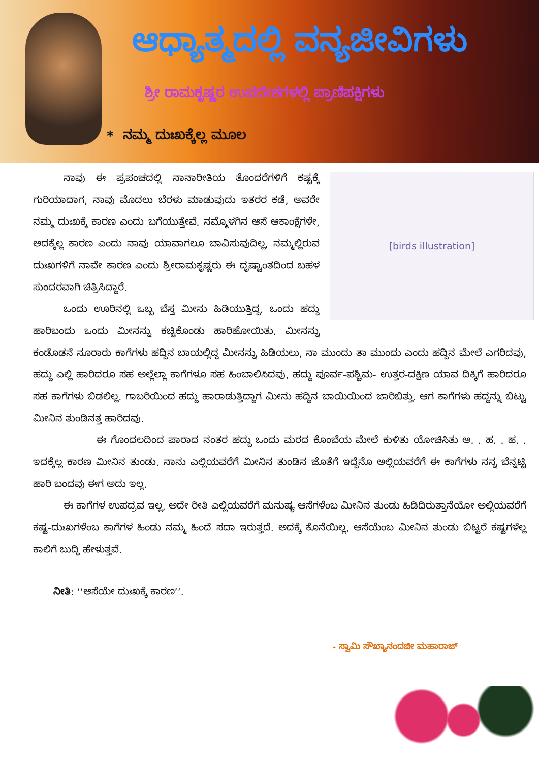ಆಧ್ಯಾತ್ಮದಲ್ಲಿ ವನ್ಯಜೀವಿಗಳು
ಶ್ರೀ ರಾಮಕೃಷ್ಣರ ಉಪದೇಶಗಳಲ್ಲಿ ಪ್ರಾಣಿಪಕ್ಷಿಗಳು
* ನಮ್ಮ ದುಃಖಕ್ಕೆಲ್ಲ ಮೂಲ
[birds illustration]
ನಾವು ಈ ಪ್ರಪಂಚದಲ್ಲಿ ನಾನಾರೀತಿಯ ತೊಂದರೆಗಳಿಗೆ ಕಷ್ಟಕ್ಕೆ ಗುರಿಯಾದಾಗ, ನಾವು ಮೊದಲು ಬೆರಳು ಮಾಡುವುದು ಇತರರ ಕಡೆ, ಅವರೇ ನಮ್ಮ ದುಃಖಕ್ಕೆ ಕಾರಣ ಎಂದು ಬಗೆಯುತ್ತೇವೆ. ನಮ್ಮೊಳಗಿನ ಆಸೆ ಆಕಾಂಕ್ಷೆಗಳೇ, ಅದಕ್ಕೆಲ್ಲ ಕಾರಣ ಎಂದು ನಾವು ಯಾವಾಗಲೂ ಬಾವಿಸುವುದಿಲ್ಲ, ನಮ್ಮಲ್ಲಿರುವ ದುಃಖಗಳಿಗೆ ನಾವೇ ಕಾರಣ ಎಂದು ಶ್ರೀರಾಮಕೃಷ್ಣರು ಈ ದೃಷ್ಟಾಂತದಿಂದ ಬಹಳ ಸುಂದರವಾಗಿ ಚಿತ್ರಿಸಿದ್ದಾರೆ.
ಒಂದು ಊರಿನಲ್ಲಿ ಒಬ್ಬ ಬೆಸ್ತ ಮೀನು ಹಿಡಿಯುತ್ತಿದ್ದ. ಒಂದು ಹದ್ದು ಹಾರಿಬಂದು ಒಂದು ಮೀನನ್ನು ಕಚ್ಚಿಕೊಂಡು ಹಾರಿಹೋಯಿತು. ಮೀನನ್ನು ಕಂಡೊಡನೆ ನೂರಾರು ಕಾಗೆಗಳು ಹದ್ದಿನ ಬಾಯಲ್ಲಿದ್ದ ಮೀನನ್ನು ಹಿಡಿಯಲು, ನಾ ಮುಂದು ತಾ ಮುಂದು ಎಂದು ಹದ್ದಿನ ಮೇಲೆ ಎಗರಿದವು, ಹದ್ದು ಎಲ್ಲಿ ಹಾರಿದರೂ ಸಹ ಅಲ್ಲೆಲ್ಲಾ ಕಾಗೆಗಳೂ ಸಹ ಹಿಂಬಾಲಿಸಿದವು, ಹದ್ದು ಪೂರ್ವ-ಪಶ್ಚಿಮ- ಉತ್ತರ-ದಕ್ಷಿಣ ಯಾವ ದಿಕ್ಕಿಗೆ ಹಾರಿದರೂ ಸಹ ಕಾಗೆಗಳು ಬಿಡಲಿಲ್ಲ. ಗಾಬರಿಯಿಂದ ಹದ್ದು ಹಾರಾಡುತ್ತಿದ್ದಾಗ ಮೀನು ಹದ್ದಿನ ಬಾಯಿಯಿಂದ ಜಾರಿಬಿತ್ತು. ಆಗ ಕಾಗೆಗಳು ಹದ್ದನ್ನು ಬಿಟ್ಟು ಮೀನಿನ ತುಂಡಿನತ್ತ ಹಾರಿದವು.
ಈ ಗೊಂದಲದಿಂದ ಪಾರಾದ ನಂತರ ಹದ್ದು ಒಂದು ಮರದ ಕೊಂಬೆಯ ಮೇಲೆ ಕುಳಿತು ಯೋಚಿಸಿತು ಆ. . ಹ. . ಹ. . ಇದಕ್ಕೆಲ್ಲ ಕಾರಣ ಮೀನಿನ ತುಂಡು. ನಾನು ಎಲ್ಲಿಯವರೆಗೆ ಮೀನಿನ ತುಂಡಿನ ಜೊತೆಗೆ ಇದ್ದೆನೊ ಅಲ್ಲಿಯವರೆಗೆ ಈ ಕಾಗೆಗಳು ನನ್ನ ಬೆನ್ನಟ್ಟಿ ಹಾರಿ ಬಂದವು ಈಗ ಅದು ಇಲ್ಲ.
ಈ ಕಾಗೆಗಳ ಉಪದ್ರವ ಇಲ್ಲ, ಅದೇ ರೀತಿ ಎಲ್ಲಿಯವರೆಗೆ ಮನುಷ್ಯ ಆಸೆಗಳೆಂಬ ಮೀನಿನ ತುಂಡು ಹಿಡಿದಿರುತ್ತಾನೆಯೋ ಅಲ್ಲಿಯವರೆಗೆ ಕಷ್ಟ-ದುಃಖಗಳೆಂಬ ಕಾಗೆಗಳ ಹಿಂಡು ನಮ್ಮ ಹಿಂದೆ ಸದಾ ಇರುತ್ತದೆ. ಅದಕ್ಕೆ ಕೊನೆಯಿಲ್ಲ, ಆಸೆಯೆಂಬ ಮೀನಿನ ತುಂಡು ಬಿಟ್ಟರೆ ಕಷ್ಟಗಳೆಲ್ಲ ಕಾಲಿಗೆ ಬುದ್ಧಿ ಹೇಳುತ್ತವೆ.
ನೀತಿ: ‘‘ಆಸೆಯೇ ದುಃಖಕ್ಕೆ ಕಾರಣ’’.
- ಸ್ವಾಮಿ ಸೌಖ್ಯಾನಂದಜೀ ಮಹಾರಾಜ್